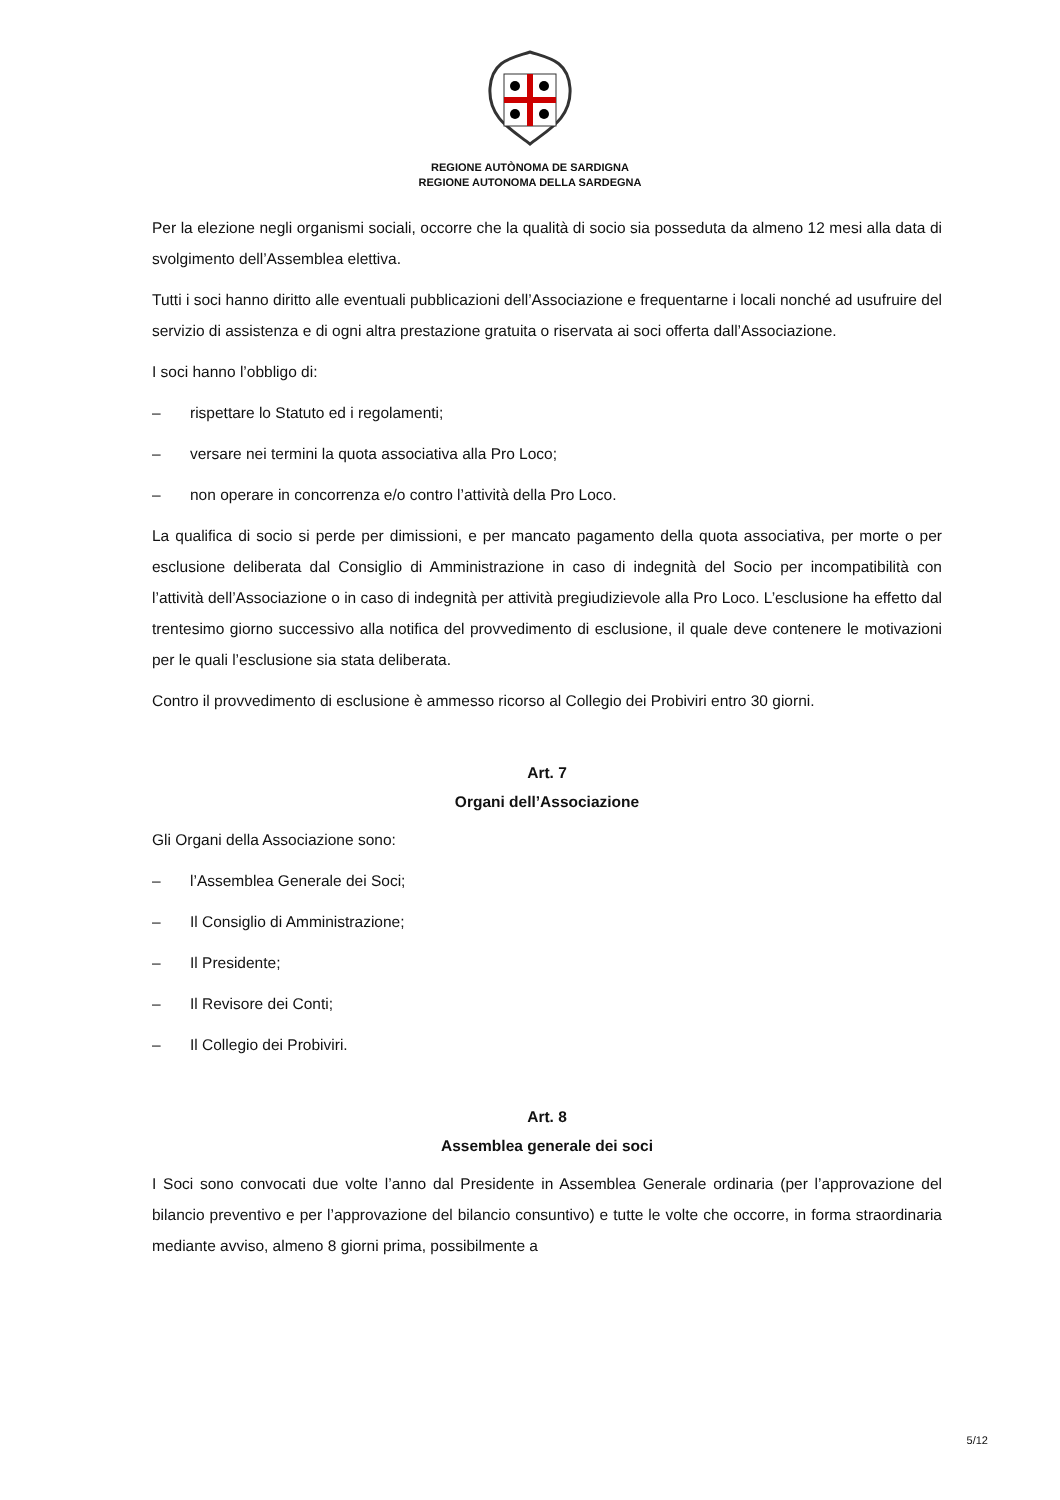REGIONE AUTÒNOMA DE SARDIGNA
REGIONE AUTONOMA DELLA SARDEGNA
Per la elezione negli organismi sociali, occorre che la qualità di socio sia posseduta da almeno 12 mesi alla data di svolgimento dell’Assemblea elettiva.
Tutti i soci hanno diritto alle eventuali pubblicazioni dell’Associazione e frequentarne i locali nonché ad usufruire del servizio di assistenza e di ogni altra prestazione gratuita o riservata ai soci offerta dall’Associazione.
I soci hanno l’obbligo di:
– rispettare lo Statuto ed i regolamenti;
– versare nei termini la quota associativa alla Pro Loco;
– non operare in concorrenza e/o contro l’attività della Pro Loco.
La qualifica di socio si perde per dimissioni, e per mancato pagamento della quota associativa, per morte o per esclusione deliberata dal Consiglio di Amministrazione in caso di indegnità del Socio per incompatibilità con l’attività dell’Associazione o in caso di indegnità per attività pregiudizievole alla Pro Loco. L’esclusione ha effetto dal trentesimo giorno successivo alla notifica del provvedimento di esclusione, il quale deve contenere le motivazioni per le quali l’esclusione sia stata deliberata.
Contro il provvedimento di esclusione è ammesso ricorso al Collegio dei Probiviri entro 30 giorni.
Art. 7
Organi dell’Associazione
Gli Organi della Associazione sono:
– l’Assemblea Generale dei Soci;
– Il Consiglio di Amministrazione;
– Il Presidente;
– Il Revisore dei Conti;
– Il Collegio dei Probiviri.
Art. 8
Assemblea generale dei soci
I Soci sono convocati due volte l’anno dal Presidente in Assemblea Generale ordinaria (per l’approvazione del bilancio preventivo e per l’approvazione del bilancio consuntivo) e tutte le volte che occorre, in forma straordinaria mediante avviso, almeno 8 giorni prima, possibilmente a
5/12